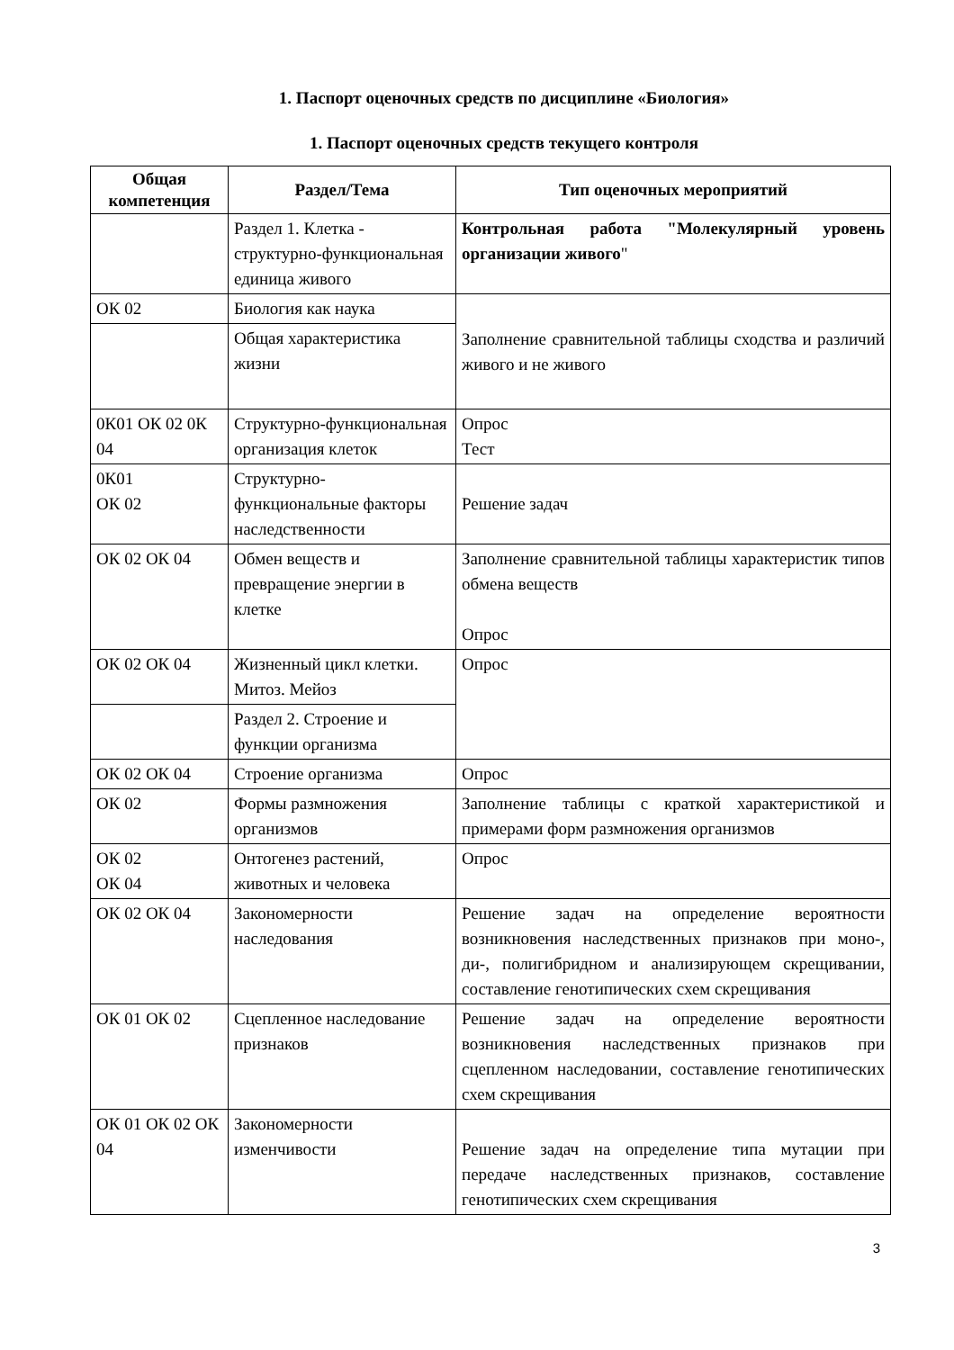1. Паспорт оценочных средств по дисциплине «Биология»
1. Паспорт оценочных средств текущего контроля
| Общая компетенция | Раздел/Тема | Тип оценочных мероприятий |
| --- | --- | --- |
| | Раздел 1. Клетка - структурно-функциональная единица живого | Контрольная работа "Молекулярный уровень организации живого " |
| ОК 02 | Биология как наука | Заполнение сравнительной таблицы сходства и различий живого и не живого |
| | Общая характеристика жизни | |
| 0К01 ОК 02 0К 04 | Структурно-функциональная организация клеток | Опрос Тест |
| 0К01 ОК 02 | Структурно-функциональные факторы наследственности | Решение задач |
| ОК 02 ОК 04 | Обмен веществ и превращение энергии в клетке | Заполнение сравнительной таблицы характеристик типов обмена веществ Опрос |
| ОК 02 ОК 04 | Жизненный цикл клетки. Митоз. Мейоз | Опрос |
| | Раздел 2. Строение и функции организма | |
| ОК 02 ОК 04 | Строение организма | Опрос |
| ОК 02 | Формы размножения организмов | Заполнение таблицы с краткой характеристикой и примерами форм размножения организмов |
| ОК 02 ОК 04 | Онтогенез растений, животных и человека | Опрос |
| ОК 02 ОК 04 | Закономерности наследования | Решение задач на определение вероятности возникновения наследственных признаков при моно-, ди-, полигибридном и анализирующем скрещивании, составление генотипических схем скрещивания |
| ОК 01 ОК 02 | Сцепленное наследование признаков | Решение задач на определение вероятности возникновения наследственных признаков при сцепленном наследовании, составление генотипических схем скрещивания |
| ОК 01 ОК 02 ОК 04 | Закономерности изменчивости | Решение задач на определение типа мутации при передаче наследственных признаков, составление генотипических схем скрещивания |
3